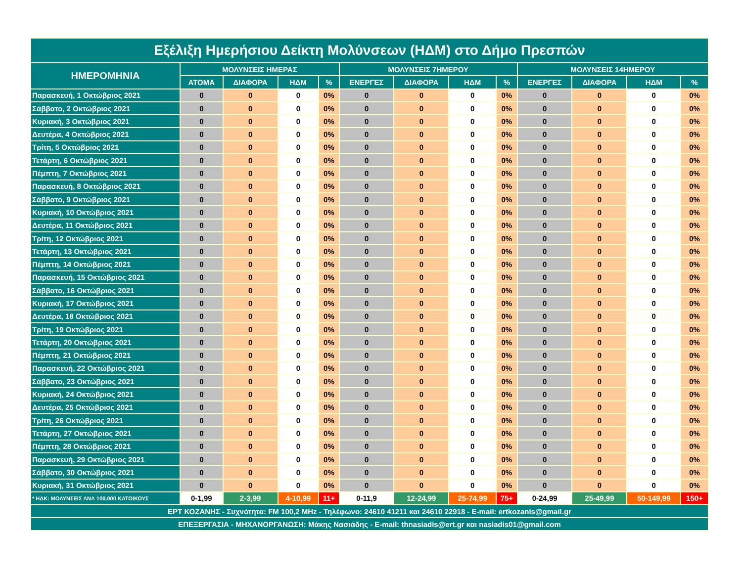| Εξέλιξη Ημερήσιου Δείκτη Μολύνσεων (ΗΔΜ) στο Δήμο Πρεσπών | | | | | | | | | | | | |
| --- | --- | --- | --- | --- | --- | --- | --- | --- | --- | --- | --- | --- |
| ΗΜΕΡΟΜΗΝΙΑ | ΜΟΛΥΝΣΕΙΣ ΗΜΕΡΑΣ | | | | ΜΟΛΥΝΣΕΙΣ 7ΗΜΕΡΟΥ | | | | ΜΟΛΥΝΣΕΙΣ 14ΗΜΕΡΟΥ | | | |
| | ΑΤΟΜΑ | ΔΙΑΦΟΡΑ | ΗΔΜ | % | ΕΝΕΡΓΕΣ | ΔΙΑΦΟΡΑ | ΗΔΜ | % | ΕΝΕΡΓΕΣ | ΔΙΑΦΟΡΑ | ΗΔΜ | % |
| Παρασκευή, 1 Οκτώβριος 2021 | 0 | 0 | 0 | 0% | 0 | 0 | 0 | 0% | 0 | 0 | 0 | 0% |
| Σάββατο, 2 Οκτώβριος 2021 | 0 | 0 | 0 | 0% | 0 | 0 | 0 | 0% | 0 | 0 | 0 | 0% |
| Κυριακή, 3 Οκτώβριος 2021 | 0 | 0 | 0 | 0% | 0 | 0 | 0 | 0% | 0 | 0 | 0 | 0% |
| Δευτέρα, 4 Οκτώβριος 2021 | 0 | 0 | 0 | 0% | 0 | 0 | 0 | 0% | 0 | 0 | 0 | 0% |
| Τρίτη, 5 Οκτώβριος 2021 | 0 | 0 | 0 | 0% | 0 | 0 | 0 | 0% | 0 | 0 | 0 | 0% |
| Τετάρτη, 6 Οκτώβριος 2021 | 0 | 0 | 0 | 0% | 0 | 0 | 0 | 0% | 0 | 0 | 0 | 0% |
| Πέμπτη, 7 Οκτώβριος 2021 | 0 | 0 | 0 | 0% | 0 | 0 | 0 | 0% | 0 | 0 | 0 | 0% |
| Παρασκευή, 8 Οκτώβριος 2021 | 0 | 0 | 0 | 0% | 0 | 0 | 0 | 0% | 0 | 0 | 0 | 0% |
| Σάββατο, 9 Οκτώβριος 2021 | 0 | 0 | 0 | 0% | 0 | 0 | 0 | 0% | 0 | 0 | 0 | 0% |
| Κυριακή, 10 Οκτώβριος 2021 | 0 | 0 | 0 | 0% | 0 | 0 | 0 | 0% | 0 | 0 | 0 | 0% |
| Δευτέρα, 11 Οκτώβριος 2021 | 0 | 0 | 0 | 0% | 0 | 0 | 0 | 0% | 0 | 0 | 0 | 0% |
| Τρίτη, 12 Οκτώβριος 2021 | 0 | 0 | 0 | 0% | 0 | 0 | 0 | 0% | 0 | 0 | 0 | 0% |
| Τετάρτη, 13 Οκτώβριος 2021 | 0 | 0 | 0 | 0% | 0 | 0 | 0 | 0% | 0 | 0 | 0 | 0% |
| Πέμπτη, 14 Οκτώβριος 2021 | 0 | 0 | 0 | 0% | 0 | 0 | 0 | 0% | 0 | 0 | 0 | 0% |
| Παρασκευή, 15 Οκτώβριος 2021 | 0 | 0 | 0 | 0% | 0 | 0 | 0 | 0% | 0 | 0 | 0 | 0% |
| Σάββατο, 16 Οκτώβριος 2021 | 0 | 0 | 0 | 0% | 0 | 0 | 0 | 0% | 0 | 0 | 0 | 0% |
| Κυριακή, 17 Οκτώβριος 2021 | 0 | 0 | 0 | 0% | 0 | 0 | 0 | 0% | 0 | 0 | 0 | 0% |
| Δευτέρα, 18 Οκτώβριος 2021 | 0 | 0 | 0 | 0% | 0 | 0 | 0 | 0% | 0 | 0 | 0 | 0% |
| Τρίτη, 19 Οκτώβριος 2021 | 0 | 0 | 0 | 0% | 0 | 0 | 0 | 0% | 0 | 0 | 0 | 0% |
| Τετάρτη, 20 Οκτώβριος 2021 | 0 | 0 | 0 | 0% | 0 | 0 | 0 | 0% | 0 | 0 | 0 | 0% |
| Πέμπτη, 21 Οκτώβριος 2021 | 0 | 0 | 0 | 0% | 0 | 0 | 0 | 0% | 0 | 0 | 0 | 0% |
| Παρασκευή, 22 Οκτώβριος 2021 | 0 | 0 | 0 | 0% | 0 | 0 | 0 | 0% | 0 | 0 | 0 | 0% |
| Σάββατο, 23 Οκτώβριος 2021 | 0 | 0 | 0 | 0% | 0 | 0 | 0 | 0% | 0 | 0 | 0 | 0% |
| Κυριακή, 24 Οκτώβριος 2021 | 0 | 0 | 0 | 0% | 0 | 0 | 0 | 0% | 0 | 0 | 0 | 0% |
| Δευτέρα, 25 Οκτώβριος 2021 | 0 | 0 | 0 | 0% | 0 | 0 | 0 | 0% | 0 | 0 | 0 | 0% |
| Τρίτη, 26 Οκτώβριος 2021 | 0 | 0 | 0 | 0% | 0 | 0 | 0 | 0% | 0 | 0 | 0 | 0% |
| Τετάρτη, 27 Οκτώβριος 2021 | 0 | 0 | 0 | 0% | 0 | 0 | 0 | 0% | 0 | 0 | 0 | 0% |
| Πέμπτη, 28 Οκτώβριος 2021 | 0 | 0 | 0 | 0% | 0 | 0 | 0 | 0% | 0 | 0 | 0 | 0% |
| Παρασκευή, 29 Οκτώβριος 2021 | 0 | 0 | 0 | 0% | 0 | 0 | 0 | 0% | 0 | 0 | 0 | 0% |
| Σάββατο, 30 Οκτώβριος 2021 | 0 | 0 | 0 | 0% | 0 | 0 | 0 | 0% | 0 | 0 | 0 | 0% |
| Κυριακή, 31 Οκτώβριος 2021 | 0 | 0 | 0 | 0% | 0 | 0 | 0 | 0% | 0 | 0 | 0 | 0% |
| * ΗΔΚ: ΜΟΛΥΝΣΕΙΣ ΑΝΑ 100.000 ΚΑΤΟΙΚΟΥΣ | 0-1,99 | 2-3,99 | 4-10,99 | 11+ | 0-11,9 | 12-24,99 | 25-74,99 | 75+ | 0-24,99 | 25-49,99 | 50-149,99 | 150+ |
| ΕΡΤ ΚΟΖΑΝΗΣ - Συχνότητα: FM 100,2 MHz - Τηλέφωνο: 24610 41211 και 24610 22918 - E-mail: ertkozanis@gmail.gr | | | | | | | | | | | | |
| ΕΠΕΞΕΡΓΑΣΙΑ - ΜΗΧΑΝΟΡΓΑΝΩΣΗ: Μάκης Νασιάδης - E-mail: thnasiadis@ert.gr και nasiadis01@gmail.com | | | | | | | | | | | | |